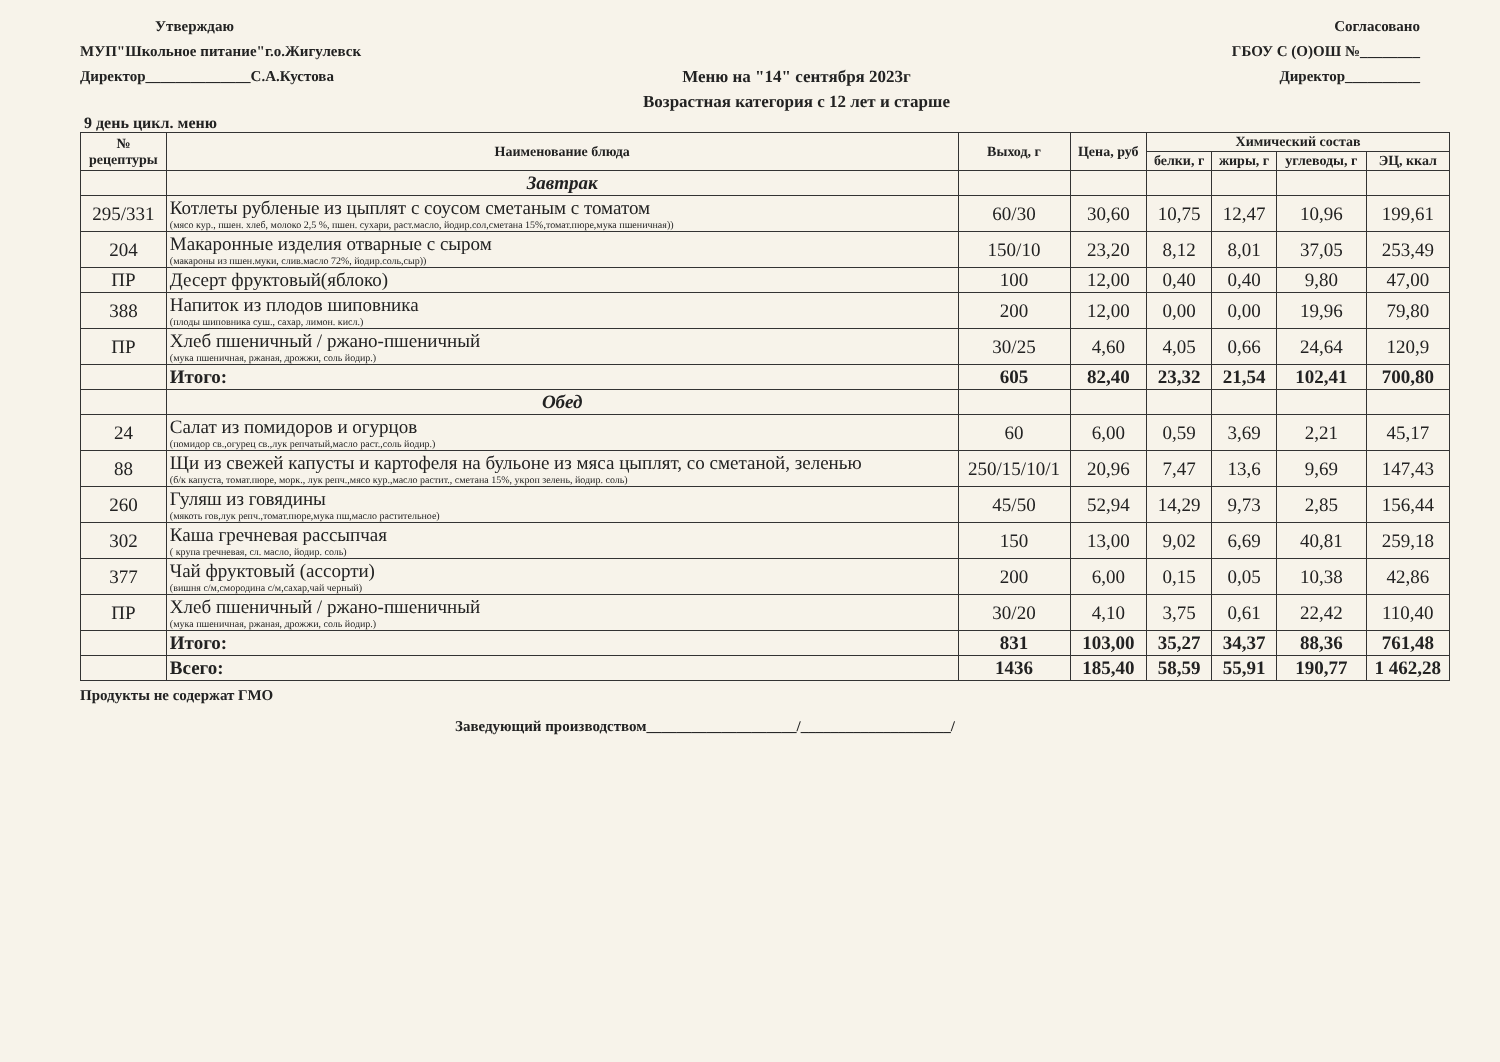Утверждаю
МУП"Школьное питание"г.о.Жигулевск
Директор______________С.А.Кустова
Меню на "14" сентября 2023г
Возрастная категория с 12 лет и старше
Согласовано
ГБОУ С (О)ОШ №________
Директор__________
9 день цикл. меню
| № рецептуры | Наименование блюда | Выход, г | Цена, руб | Химический состав | | | |
| --- | --- | --- | --- | --- | --- | --- | --- |
| | | | | белки, г | жиры, г | углеводы, г | ЭЦ, ккал |
| | Завтрак | | | | | | |
| 295/331 | Котлеты рубленые из цыплят с соусом сметаным с томатом (мясо кур., пшен. хлеб, молоко 2,5 %, пшен. сухари, раст.масло, йодир.сол,сметана 15%,томат.пюре,мука пшеничная)) | 60/30 | 30,60 | 10,75 | 12,47 | 10,96 | 199,61 |
| 204 | Макаронные изделия отварные с сыром (макароны из пшен.муки, слив.масло 72%, йодир.соль,сыр)) | 150/10 | 23,20 | 8,12 | 8,01 | 37,05 | 253,49 |
| ПР | Десерт фруктовый(яблоко) | 100 | 12,00 | 0,40 | 0,40 | 9,80 | 47,00 |
| 388 | Напиток из плодов шиповника (плоды шиповника суш., сахар, лимон. кисл.) | 200 | 12,00 | 0,00 | 0,00 | 19,96 | 79,80 |
| ПР | Хлеб пшеничный / ржано-пшеничный (мука пшеничная, ржаная, дрожжи, соль йодир.) | 30/25 | 4,60 | 4,05 | 0,66 | 24,64 | 120,9 |
| | Итого: | 605 | 82,40 | 23,32 | 21,54 | 102,41 | 700,80 |
| | Обед | | | | | | |
| 24 | Салат из помидоров и огурцов (помидор св.,огурец св.,лук репчатый,масло раст.,соль йодир.) | 60 | 6,00 | 0,59 | 3,69 | 2,21 | 45,17 |
| 88 | Щи из свежей капусты и картофеля на бульоне из мяса цыплят, со сметаной, зеленью (б/к капуста, томат.пюре, морк., лук репч.,мясо кур.,масло растит., сметана 15%, укроп зелень, йодир. соль) | 250/15/10/1 | 20,96 | 7,47 | 13,6 | 9,69 | 147,43 |
| 260 | Гуляш из говядины (мякоть гов,лук репч.,томат.пюре,мука пш,масло растительное) | 45/50 | 52,94 | 14,29 | 9,73 | 2,85 | 156,44 |
| 302 | Каша гречневая рассыпчая ( крупа гречневая, сл. масло, йодир. соль) | 150 | 13,00 | 9,02 | 6,69 | 40,81 | 259,18 |
| 377 | Чай фруктовый (ассорти) (вишня с/м,смородина с/м,сахар,чай черный) | 200 | 6,00 | 0,15 | 0,05 | 10,38 | 42,86 |
| ПР | Хлеб пшеничный / ржано-пшеничный (мука пшеничная, ржаная, дрожжи, соль йодир.) | 30/20 | 4,10 | 3,75 | 0,61 | 22,42 | 110,40 |
| | Итого: | 831 | 103,00 | 35,27 | 34,37 | 88,36 | 761,48 |
| | Всего: | 1436 | 185,40 | 58,59 | 55,91 | 190,77 | 1 462,28 |
Продукты не содержат ГМО
Заведующий производством____________________/____________________/